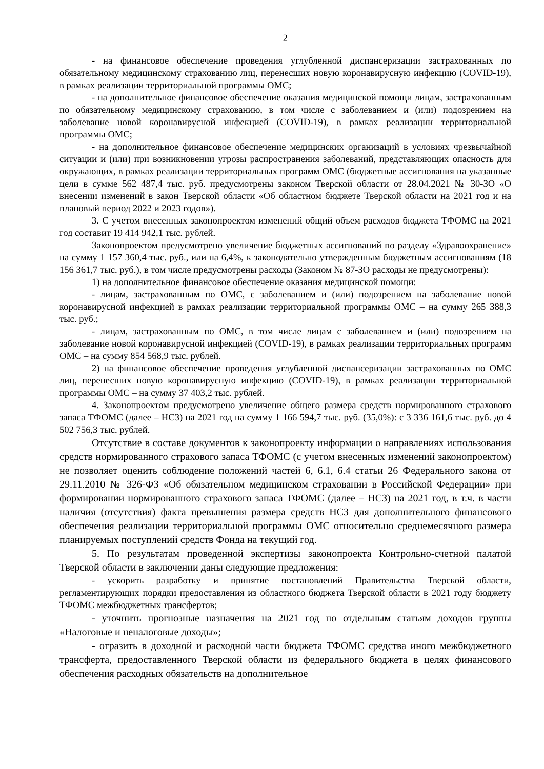2
- на финансовое обеспечение проведения углубленной диспансеризации застрахованных по обязательному медицинскому страхованию лиц, перенесших новую коронавирусную инфекцию (COVID-19), в рамках реализации территориальной программы ОМС;
- на дополнительное финансовое обеспечение оказания медицинской помощи лицам, застрахованным по обязательному медицинскому страхованию, в том числе с заболеванием и (или) подозрением на заболевание новой коронавирусной инфекцией (COVID-19), в рамках реализации территориальной программы ОМС;
- на дополнительное финансовое обеспечение медицинских организаций в условиях чрезвычайной ситуации и (или) при возникновении угрозы распространения заболеваний, представляющих опасность для окружающих, в рамках реализации территориальных программ ОМС (бюджетные ассигнования на указанные цели в сумме 562 487,4 тыс. руб. предусмотрены законом Тверской области от 28.04.2021 № 30-ЗО «О внесении изменений в закон Тверской области «Об областном бюджете Тверской области на 2021 год и на плановый период 2022 и 2023 годов»).
3. С учетом внесенных законопроектом изменений общий объем расходов бюджета ТФОМС на 2021 год составит 19 414 942,1 тыс. рублей.
Законопроектом предусмотрено увеличение бюджетных ассигнований по разделу «Здравоохранение» на сумму 1 157 360,4 тыс. руб., или на 6,4%, к законодательно утвержденным бюджетным ассигнованиям (18 156 361,7 тыс. руб.), в том числе предусмотрены расходы (Законом № 87-ЗО расходы не предусмотрены):
1) на дополнительное финансовое обеспечение оказания медицинской помощи:
- лицам, застрахованным по ОМС, с заболеванием и (или) подозрением на заболевание новой коронавирусной инфекцией в рамках реализации территориальной программы ОМС – на сумму 265 388,3 тыс. руб.;
- лицам, застрахованным по ОМС, в том числе лицам с заболеванием и (или) подозрением на заболевание новой коронавирусной инфекцией (COVID-19), в рамках реализации территориальных программ ОМС – на сумму 854 568,9 тыс. рублей.
2) на финансовое обеспечение проведения углубленной диспансеризации застрахованных по ОМС лиц, перенесших новую коронавирусную инфекцию (COVID-19), в рамках реализации территориальной программы ОМС – на сумму 37 403,2 тыс. рублей.
4. Законопроектом предусмотрено увеличение общего размера средств нормированного страхового запаса ТФОМС (далее – НСЗ) на 2021 год на сумму 1 166 594,7 тыс. руб. (35,0%): с 3 336 161,6 тыс. руб. до 4 502 756,3 тыс. рублей.
Отсутствие в составе документов к законопроекту информации о направлениях использования средств нормированного страхового запаса ТФОМС (с учетом внесенных изменений законопроектом) не позволяет оценить соблюдение положений частей 6, 6.1, 6.4 статьи 26 Федерального закона от 29.11.2010 № 326-ФЗ «Об обязательном медицинском страховании в Российской Федерации» при формировании нормированного страхового запаса ТФОМС (далее – НСЗ) на 2021 год, в т.ч. в части наличия (отсутствия) факта превышения размера средств НСЗ для дополнительного финансового обеспечения реализации территориальной программы ОМС относительно среднемесячного размера планируемых поступлений средств Фонда на текущий год.
5. По результатам проведенной экспертизы законопроекта Контрольно-счетной палатой Тверской области в заключении даны следующие предложения:
- ускорить разработку и принятие постановлений Правительства Тверской области, регламентирующих порядки предоставления из областного бюджета Тверской области в 2021 году бюджету ТФОМС межбюджетных трансфертов;
- уточнить прогнозные назначения на 2021 год по отдельным статьям доходов группы «Налоговые и неналоговые доходы»;
- отразить в доходной и расходной части бюджета ТФОМС средства иного межбюджетного трансферта, предоставленного Тверской области из федерального бюджета в целях финансового обеспечения расходных обязательств на дополнительное